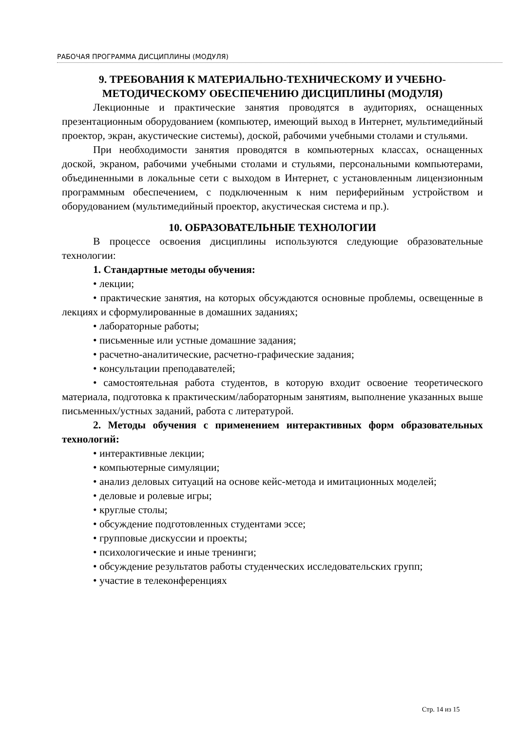РАБОЧАЯ ПРОГРАММА ДИСЦИПЛИНЫ (МОДУЛЯ)
9. ТРЕБОВАНИЯ К МАТЕРИАЛЬНО-ТЕХНИЧЕСКОМУ И УЧЕБНО-МЕТОДИЧЕСКОМУ ОБЕСПЕЧЕНИЮ ДИСЦИПЛИНЫ (МОДУЛЯ)
Лекционные и практические занятия проводятся в аудиториях, оснащенных презентационным оборудованием (компьютер, имеющий выход в Интернет, мультимедийный проектор, экран, акустические системы), доской, рабочими учебными столами и стульями.
При необходимости занятия проводятся в компьютерных классах, оснащенных доской, экраном, рабочими учебными столами и стульями, персональными компьютерами, объединенными в локальные сети с выходом в Интернет, с установленным лицензионным программным обеспечением, с подключенным к ним периферийным устройством и оборудованием (мультимедийный проектор, акустическая система и пр.).
10. ОБРАЗОВАТЕЛЬНЫЕ ТЕХНОЛОГИИ
В процессе освоения дисциплины используются следующие образовательные технологии:
1. Стандартные методы обучения:
• лекции;
• практические занятия, на которых обсуждаются основные проблемы, освещенные в лекциях и сформулированные в домашних заданиях;
• лабораторные работы;
• письменные или устные домашние задания;
• расчетно-аналитические, расчетно-графические задания;
• консультации преподавателей;
• самостоятельная работа студентов, в которую входит освоение теоретического материала, подготовка к практическим/лабораторным занятиям, выполнение указанных выше письменных/устных заданий, работа с литературой.
2. Методы обучения с применением интерактивных форм образовательных технологий:
• интерактивные лекции;
• компьютерные симуляции;
• анализ деловых ситуаций на основе кейс-метода и имитационных моделей;
• деловые и ролевые игры;
• круглые столы;
• обсуждение подготовленных студентами эссе;
• групповые дискуссии и проекты;
• психологические и иные тренинги;
• обсуждение результатов работы студенческих исследовательских групп;
• участие в телеконференциях
Стр. 14 из 15